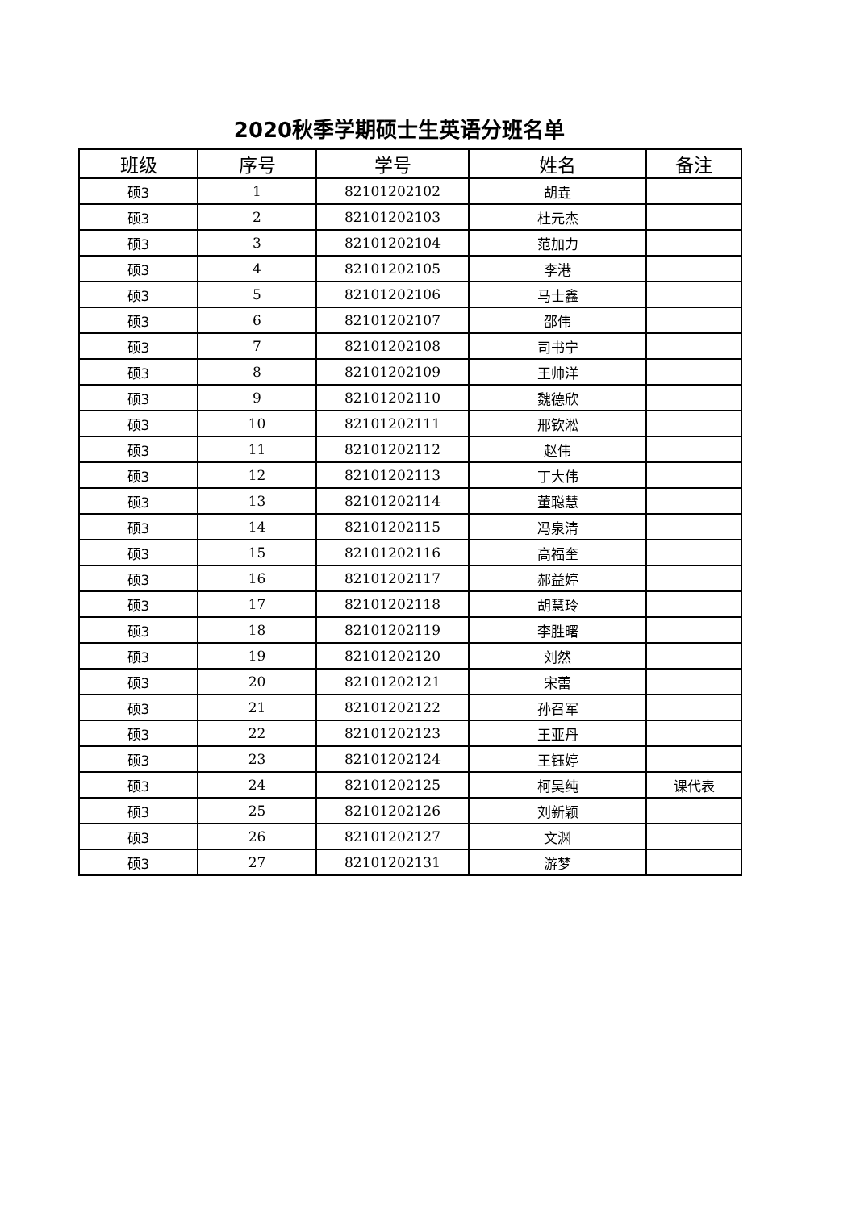2020秋季学期硕士生英语分班名单
| 班级 | 序号 | 学号 | 姓名 | 备注 |
| --- | --- | --- | --- | --- |
| 硕3 | 1 | 82101202102 | 胡垚 | |
| 硕3 | 2 | 82101202103 | 杜元杰 | |
| 硕3 | 3 | 82101202104 | 范加力 | |
| 硕3 | 4 | 82101202105 | 李港 | |
| 硕3 | 5 | 82101202106 | 马士鑫 | |
| 硕3 | 6 | 82101202107 | 邵伟 | |
| 硕3 | 7 | 82101202108 | 司书宁 | |
| 硕3 | 8 | 82101202109 | 王帅洋 | |
| 硕3 | 9 | 82101202110 | 魏德欣 | |
| 硕3 | 10 | 82101202111 | 邢钦淞 | |
| 硕3 | 11 | 82101202112 | 赵伟 | |
| 硕3 | 12 | 82101202113 | 丁大伟 | |
| 硕3 | 13 | 82101202114 | 董聪慧 | |
| 硕3 | 14 | 82101202115 | 冯泉清 | |
| 硕3 | 15 | 82101202116 | 高福奎 | |
| 硕3 | 16 | 82101202117 | 郝益婷 | |
| 硕3 | 17 | 82101202118 | 胡慧玲 | |
| 硕3 | 18 | 82101202119 | 李胜曙 | |
| 硕3 | 19 | 82101202120 | 刘然 | |
| 硕3 | 20 | 82101202121 | 宋蕾 | |
| 硕3 | 21 | 82101202122 | 孙召军 | |
| 硕3 | 22 | 82101202123 | 王亚丹 | |
| 硕3 | 23 | 82101202124 | 王钰婷 | |
| 硕3 | 24 | 82101202125 | 柯昊纯 | 课代表 |
| 硕3 | 25 | 82101202126 | 刘新颖 | |
| 硕3 | 26 | 82101202127 | 文渊 | |
| 硕3 | 27 | 82101202131 | 游梦 | |